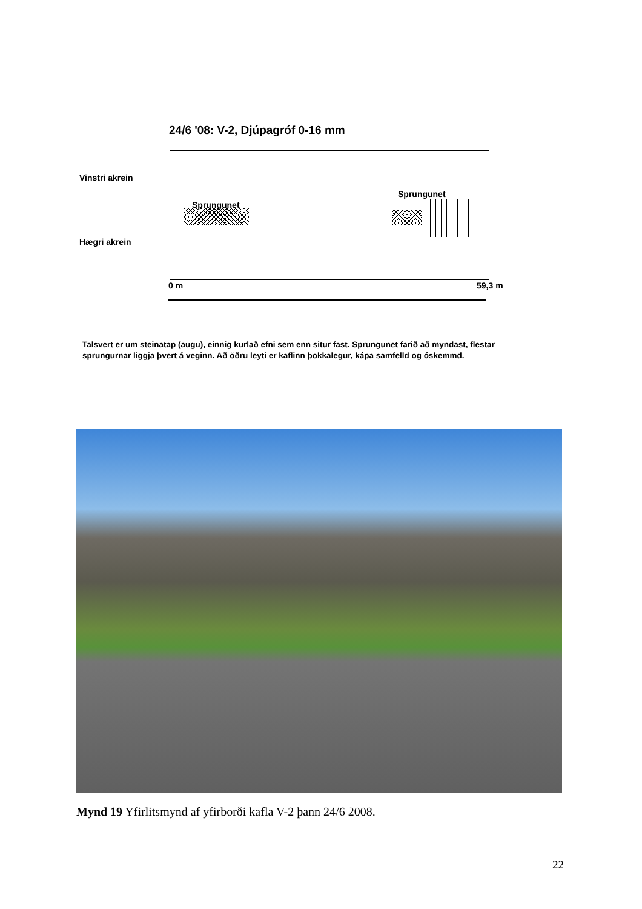24/6 '08: V-2, Djúpagróf 0-16 mm
Vinstri akrein
Sprungunet
Sprungunet
Hægri akrein
0 m 59,3 m
Talsvert er um steinatap (augu), einnig kurlað efni sem enn situr fast. Sprungunet farið að myndast, flestar sprungurnar liggja þvert á veginn. Að öðru leyti er kaflinn þokkalegur, kápa samfelld og óskemmd.
Mynd 19 Yfirlitsmynd af yfirborði kafla V-2 þann 24/6 2008.
22